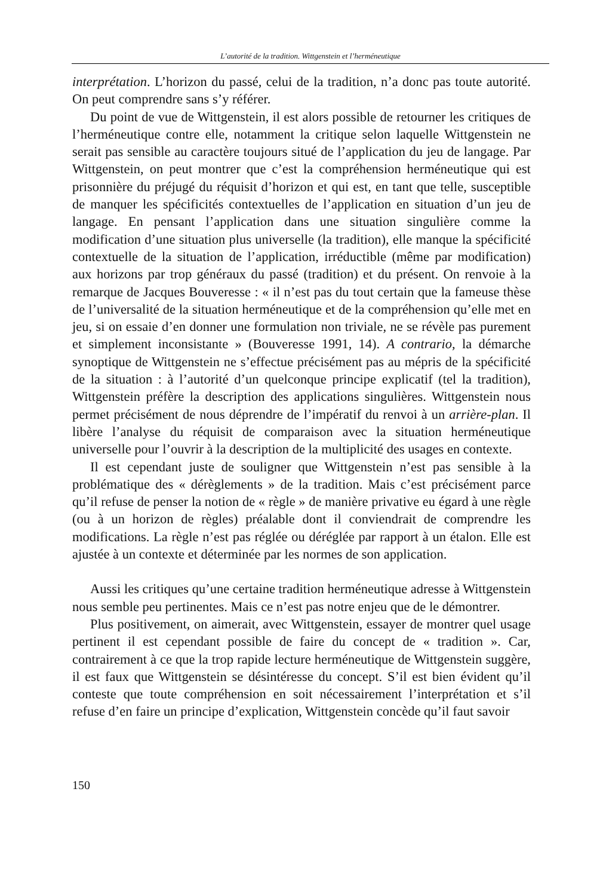L’autorité de la tradition. Wittgenstein et l’herméneutique
interprétation. L’horizon du passé, celui de la tradition, n’a donc pas toute autorité. On peut comprendre sans s’y référer.
Du point de vue de Wittgenstein, il est alors possible de retourner les critiques de l’herméneutique contre elle, notamment la critique selon laquelle Wittgenstein ne serait pas sensible au caractère toujours situé de l’application du jeu de langage. Par Wittgenstein, on peut montrer que c’est la compréhension herméneutique qui est prisonnière du préjugé du réquisit d’horizon et qui est, en tant que telle, susceptible de manquer les spécificités contextuelles de l’application en situation d’un jeu de langage. En pensant l’application dans une situation singulière comme la modification d’une situation plus universelle (la tradition), elle manque la spécificité contextuelle de la situation de l’application, irréductible (même par modification) aux horizons par trop généraux du passé (tradition) et du présent. On renvoie à la remarque de Jacques Bouveresse : « il n’est pas du tout certain que la fameuse thèse de l’universalité de la situation herméneutique et de la compréhension qu’elle met en jeu, si on essaie d’en donner une formulation non triviale, ne se révèle pas purement et simplement inconsistante » (Bouveresse 1991, 14). A contrario, la démarche synoptique de Wittgenstein ne s’effectue précisément pas au mépris de la spécificité de la situation : à l’autorité d’un quelconque principe explicatif (tel la tradition), Wittgenstein préfère la description des applications singulières. Wittgenstein nous permet précisément de nous déprendre de l’impératif du renvoi à un arrière-plan. Il libère l’analyse du réquisit de comparaison avec la situation herméneutique universelle pour l’ouvrir à la description de la multiplicité des usages en contexte.
Il est cependant juste de souligner que Wittgenstein n’est pas sensible à la problématique des « dérèglements » de la tradition. Mais c’est précisément parce qu’il refuse de penser la notion de « règle » de manière privative eu égard à une règle (ou à un horizon de règles) préalable dont il conviendrait de comprendre les modifications. La règle n’est pas réglée ou déréglée par rapport à un étalon. Elle est ajustée à un contexte et déterminée par les normes de son application.
Aussi les critiques qu’une certaine tradition herméneutique adresse à Wittgenstein nous semble peu pertinentes. Mais ce n’est pas notre enjeu que de le démontrer.
Plus positivement, on aimerait, avec Wittgenstein, essayer de montrer quel usage pertinent il est cependant possible de faire du concept de « tradition ». Car, contrairement à ce que la trop rapide lecture herméneutique de Wittgenstein suggère, il est faux que Wittgenstein se désintéresse du concept. S’il est bien évident qu’il conteste que toute compréhension en soit nécessairement l’interprétation et s’il refuse d’en faire un principe d’explication, Wittgenstein concède qu’il faut savoir
150